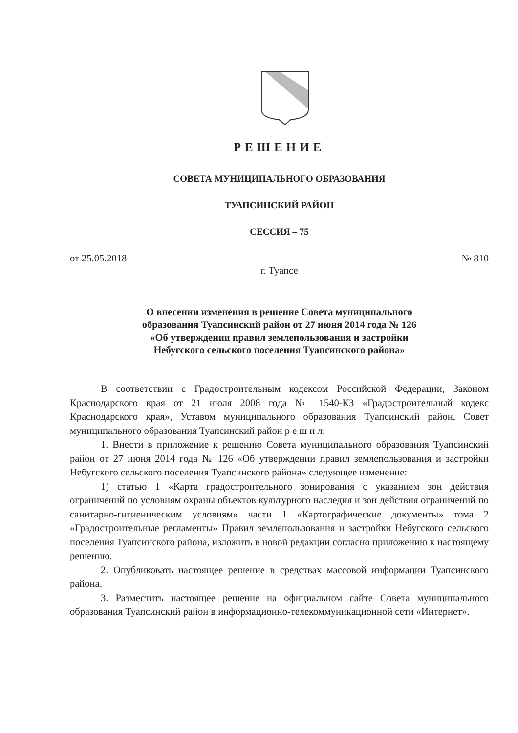РЕШЕНИЕ
СОВЕТА МУНИЦИПАЛЬНОГО ОБРАЗОВАНИЯ
ТУАПСИНСКИЙ РАЙОН
СЕССИЯ – 75
от 25.05.2018 № 810
г. Туапсе
О внесении изменения в решение Совета муниципального
образования Туапсинский район от 27 июня 2014 года № 126
«Об утверждении правил землепользования и застройки
Небугского сельского поселения Туапсинского района»
В соответствии с Градостроительным кодексом Российской Федерации, Законом Краснодарского края от 21 июля 2008 года № 1540-КЗ «Градостроительный кодекс Краснодарского края», Уставом муниципального образования Туапсинский район, Совет муниципального образования Туапсинский район р е ш и л:
1. Внести в приложение к решению Совета муниципального образования Туапсинский район от 27 июня 2014 года № 126 «Об утверждении правил землепользования и застройки Небугского сельского поселения Туапсинского района» следующее изменение:
1) статью 1 «Карта градостроительного зонирования с указанием зон действия ограничений по условиям охраны объектов культурного наследия и зон действия ограничений по санитарно-гигиеническим условиям» части 1 «Картографические документы» тома 2 «Градостроительные регламенты» Правил землепользования и застройки Небугского сельского поселения Туапсинского района, изложить в новой редакции согласно приложению к настоящему решению.
2. Опубликовать настоящее решение в средствах массовой информации Туапсинского района.
3. Разместить настоящее решение на официальном сайте Совета муниципального образования Туапсинский район в информационно-телекоммуникационной сети «Интернет».